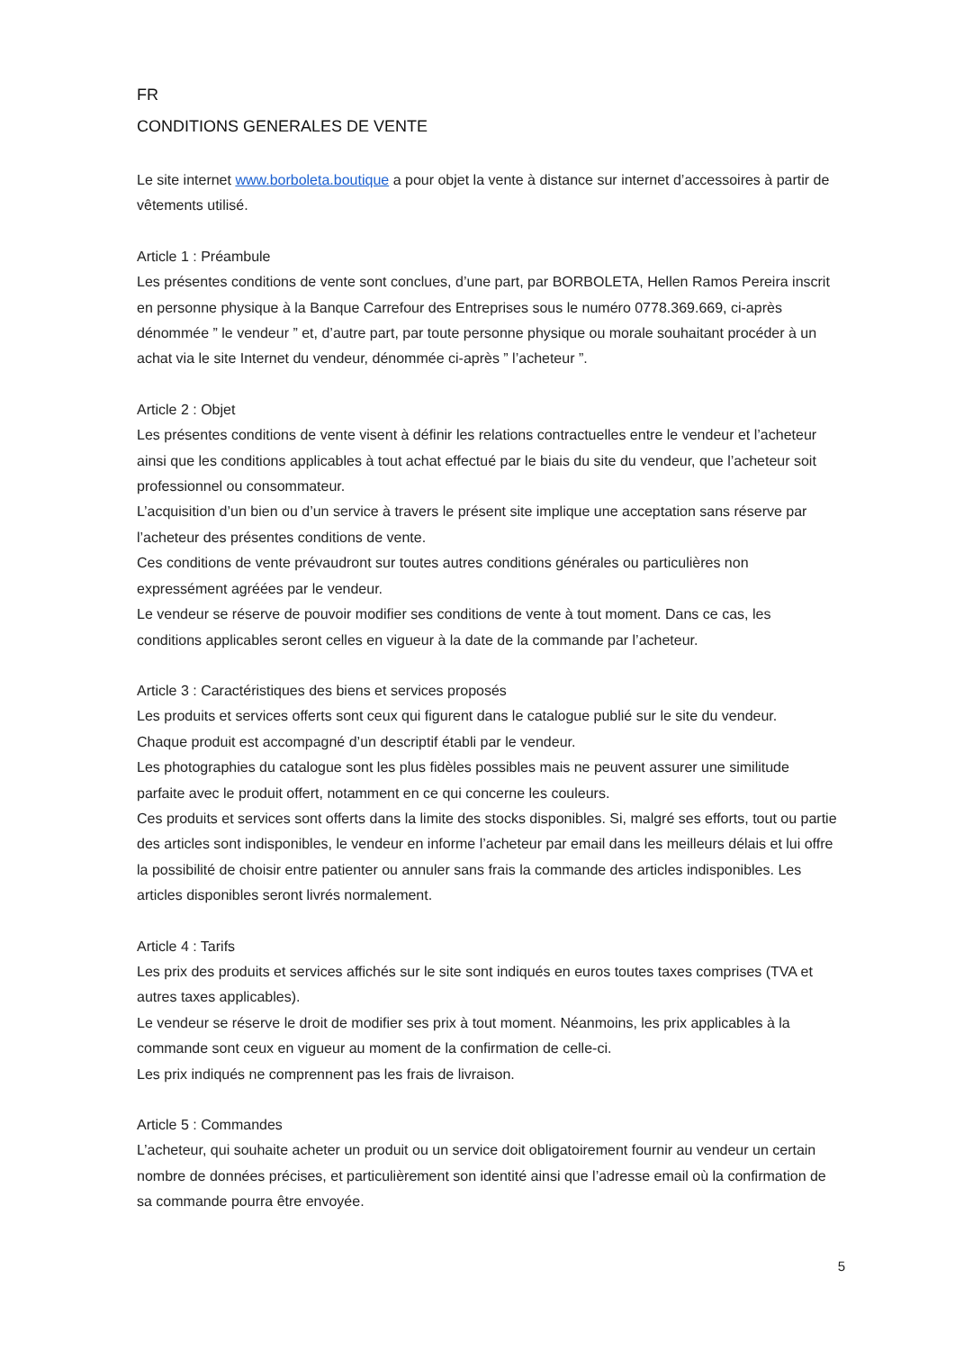FR
CONDITIONS GENERALES DE VENTE
Le site internet www.borboleta.boutique a pour objet la vente à distance sur internet d’accessoires à partir de vêtements utilisé.
Article 1 : Préambule
Les présentes conditions de vente sont conclues, d’une part, par BORBOLETA, Hellen Ramos Pereira inscrit en personne physique à la Banque Carrefour des Entreprises sous le numéro 0778.369.669, ci-après dénommée ” le vendeur ” et, d’autre part, par toute personne physique ou morale souhaitant procéder à un achat via le site Internet du vendeur, dénommée ci-après ” l’acheteur ”.
Article 2 : Objet
Les présentes conditions de vente visent à définir les relations contractuelles entre le vendeur et l’acheteur ainsi que les conditions applicables à tout achat effectué par le biais du site du vendeur, que l’acheteur soit professionnel ou consommateur.
L’acquisition d’un bien ou d’un service à travers le présent site implique une acceptation sans réserve par l’acheteur des présentes conditions de vente.
Ces conditions de vente prévaudront sur toutes autres conditions générales ou particulières non expressément agréées par le vendeur.
Le vendeur se réserve de pouvoir modifier ses conditions de vente à tout moment. Dans ce cas, les conditions applicables seront celles en vigueur à la date de la commande par l’acheteur.
Article 3 : Caractéristiques des biens et services proposés
Les produits et services offerts sont ceux qui figurent dans le catalogue publié sur le site du vendeur.
Chaque produit est accompagné d’un descriptif établi par le vendeur.
Les photographies du catalogue sont les plus fidèles possibles mais ne peuvent assurer une similitude parfaite avec le produit offert, notamment en ce qui concerne les couleurs.
Ces produits et services sont offerts dans la limite des stocks disponibles. Si, malgré ses efforts, tout ou partie des articles sont indisponibles, le vendeur en informe l’acheteur par email dans les meilleurs délais et lui offre la possibilité de choisir entre patienter ou annuler sans frais la commande des articles indisponibles. Les articles disponibles seront livrés normalement.
Article 4 : Tarifs
Les prix des produits et services affichés sur le site sont indiqués en euros toutes taxes comprises (TVA et autres taxes applicables).
Le vendeur se réserve le droit de modifier ses prix à tout moment. Néanmoins, les prix applicables à la commande sont ceux en vigueur au moment de la confirmation de celle-ci.
Les prix indiqués ne comprennent pas les frais de livraison.
Article 5 : Commandes
L’acheteur, qui souhaite acheter un produit ou un service doit obligatoirement fournir au vendeur un certain nombre de données précises, et particulièrement son identité ainsi que l’adresse email où la confirmation de sa commande pourra être envoyée.
5